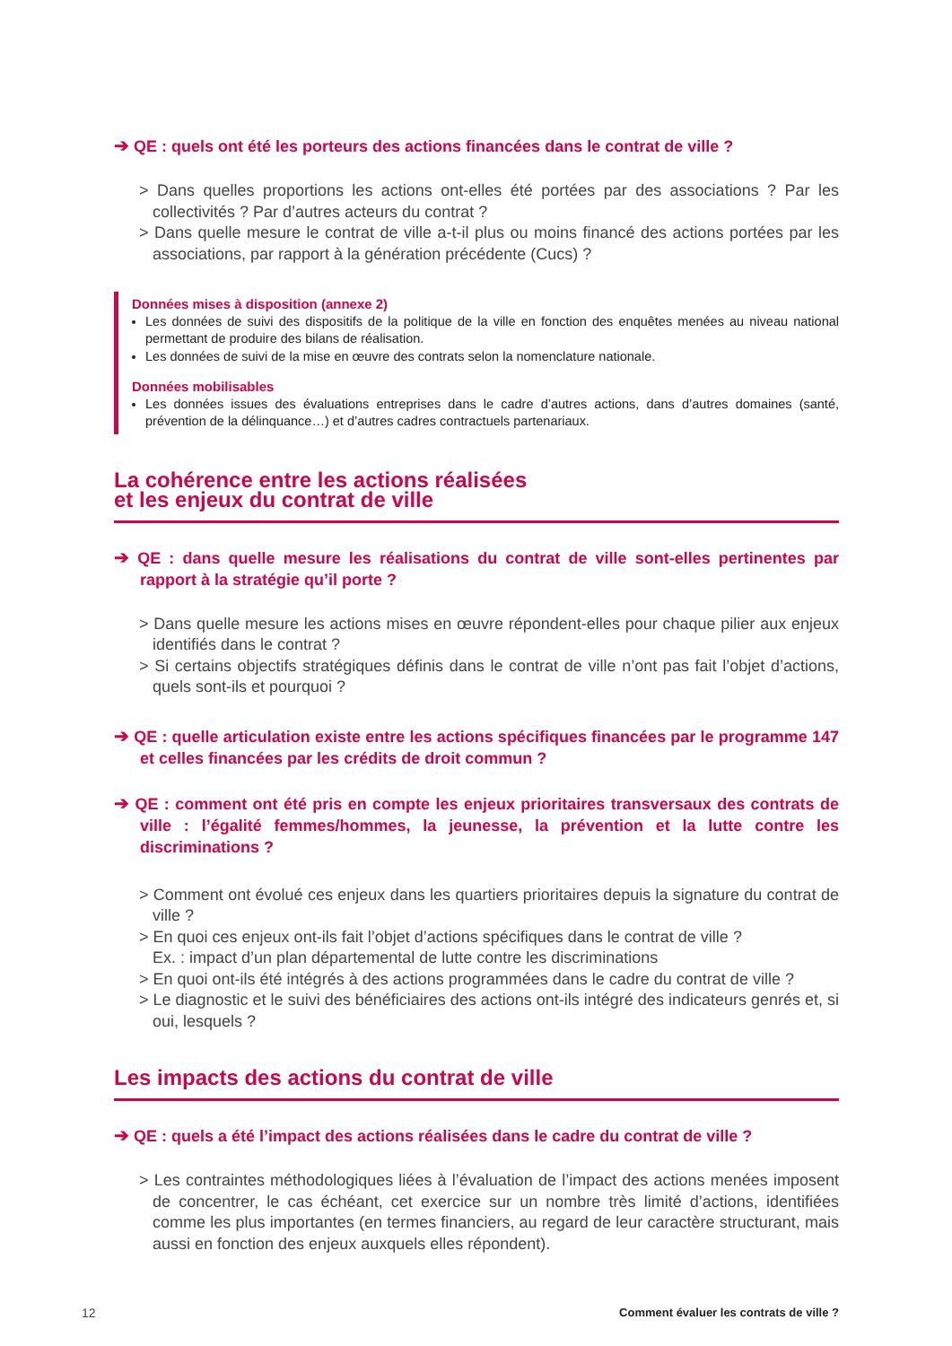➔ QE : quels ont été les porteurs des actions financées dans le contrat de ville ?
> Dans quelles proportions les actions ont-elles été portées par des associations ? Par les collectivités ? Par d’autres acteurs du contrat ?
> Dans quelle mesure le contrat de ville a-t-il plus ou moins financé des actions portées par les associations, par rapport à la génération précédente (Cucs) ?
Données mises à disposition (annexe 2)
Les données de suivi des dispositifs de la politique de la ville en fonction des enquêtes menées au niveau national permettant de produire des bilans de réalisation.
Les données de suivi de la mise en œuvre des contrats selon la nomenclature nationale.
Données mobilisables
Les données issues des évaluations entreprises dans le cadre d’autres actions, dans d’autres domaines (santé, prévention de la délinquance…) et d’autres cadres contractuels partenariaux.
La cohérence entre les actions réalisées
et les enjeux du contrat de ville
➔ QE : dans quelle mesure les réalisations du contrat de ville sont-elles pertinentes par rapport à la stratégie qu’il porte ?
> Dans quelle mesure les actions mises en œuvre répondent-elles pour chaque pilier aux enjeux identifiés dans le contrat ?
> Si certains objectifs stratégiques définis dans le contrat de ville n’ont pas fait l’objet d’actions, quels sont-ils et pourquoi ?
➔ QE : quelle articulation existe entre les actions spécifiques financées par le programme 147 et celles financées par les crédits de droit commun ?
➔ QE : comment ont été pris en compte les enjeux prioritaires transversaux des contrats de ville : l’égalité femmes/hommes, la jeunesse, la prévention et la lutte contre les discriminations ?
> Comment ont évolué ces enjeux dans les quartiers prioritaires depuis la signature du contrat de ville ?
> En quoi ces enjeux ont-ils fait l’objet d’actions spécifiques dans le contrat de ville ?
Ex. : impact d’un plan départemental de lutte contre les discriminations
> En quoi ont-ils été intégrés à des actions programmées dans le cadre du contrat de ville ?
> Le diagnostic et le suivi des bénéficiaires des actions ont-ils intégré des indicateurs genrés et, si oui, lesquels ?
Les impacts des actions du contrat de ville
➔ QE : quels a été l’impact des actions réalisées dans le cadre du contrat de ville ?
> Les contraintes méthodologiques liées à l’évaluation de l’impact des actions menées imposent de concentrer, le cas échéant, cet exercice sur un nombre très limité d’actions, identifiées comme les plus importantes (en termes financiers, au regard de leur caractère structurant, mais aussi en fonction des enjeux auxquels elles répondent).
12 Comment évaluer les contrats de ville ?